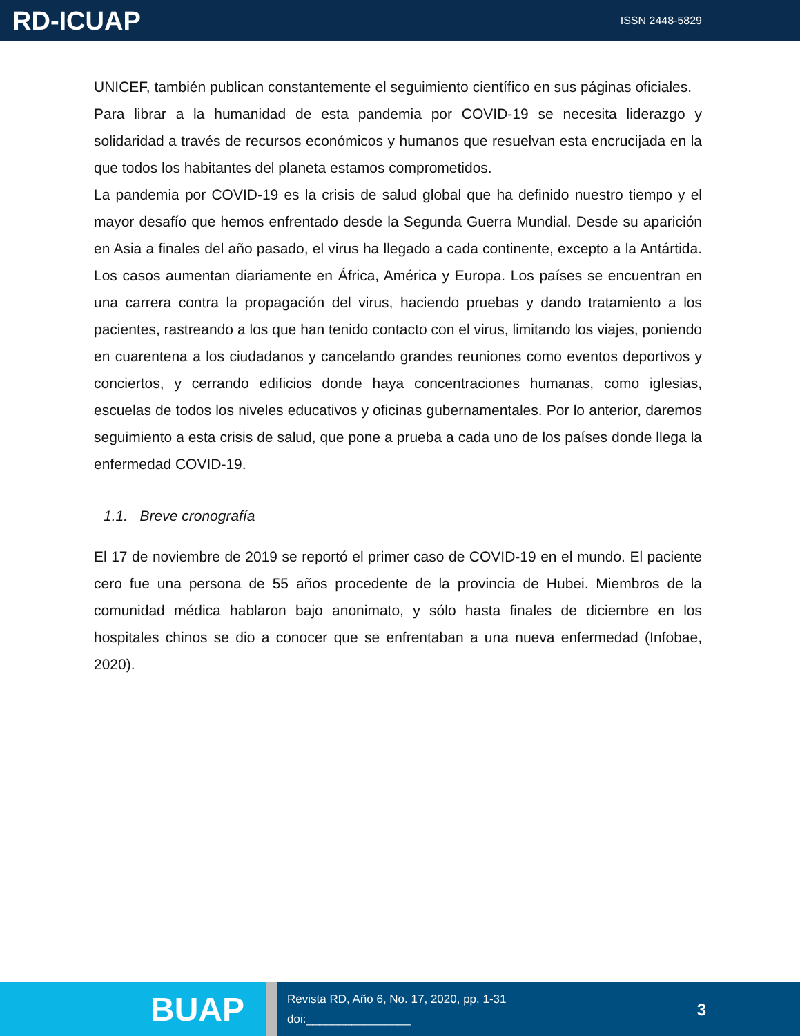RD-ICUAP
ISSN 2448-5829
UNICEF, también publican constantemente el seguimiento científico en sus páginas oficiales.
Para librar a la humanidad de esta pandemia por COVID-19 se necesita liderazgo y solidaridad a través de recursos económicos y humanos que resuelvan esta encrucijada en la que todos los habitantes del planeta estamos comprometidos.
La pandemia por COVID-19 es la crisis de salud global que ha definido nuestro tiempo y el mayor desafío que hemos enfrentado desde la Segunda Guerra Mundial. Desde su aparición en Asia a finales del año pasado, el virus ha llegado a cada continente, excepto a la Antártida. Los casos aumentan diariamente en África, América y Europa. Los países se encuentran en una carrera contra la propagación del virus, haciendo pruebas y dando tratamiento a los pacientes, rastreando a los que han tenido contacto con el virus, limitando los viajes, poniendo en cuarentena a los ciudadanos y cancelando grandes reuniones como eventos deportivos y conciertos, y cerrando edificios donde haya concentraciones humanas, como iglesias, escuelas de todos los niveles educativos y oficinas gubernamentales. Por lo anterior, daremos seguimiento a esta crisis de salud, que pone a prueba a cada uno de los países donde llega la enfermedad COVID-19.
1.1. Breve cronografía
El 17 de noviembre de 2019 se reportó el primer caso de COVID-19 en el mundo. El paciente cero fue una persona de 55 años procedente de la provincia de Hubei. Miembros de la comunidad médica hablaron bajo anonimato, y sólo hasta finales de diciembre en los hospitales chinos se dio a conocer que se enfrentaban a una nueva enfermedad (Infobae, 2020).
BUAP
Revista RD, Año 6, No. 17, 2020, pp. 1-31
doi:________________
3